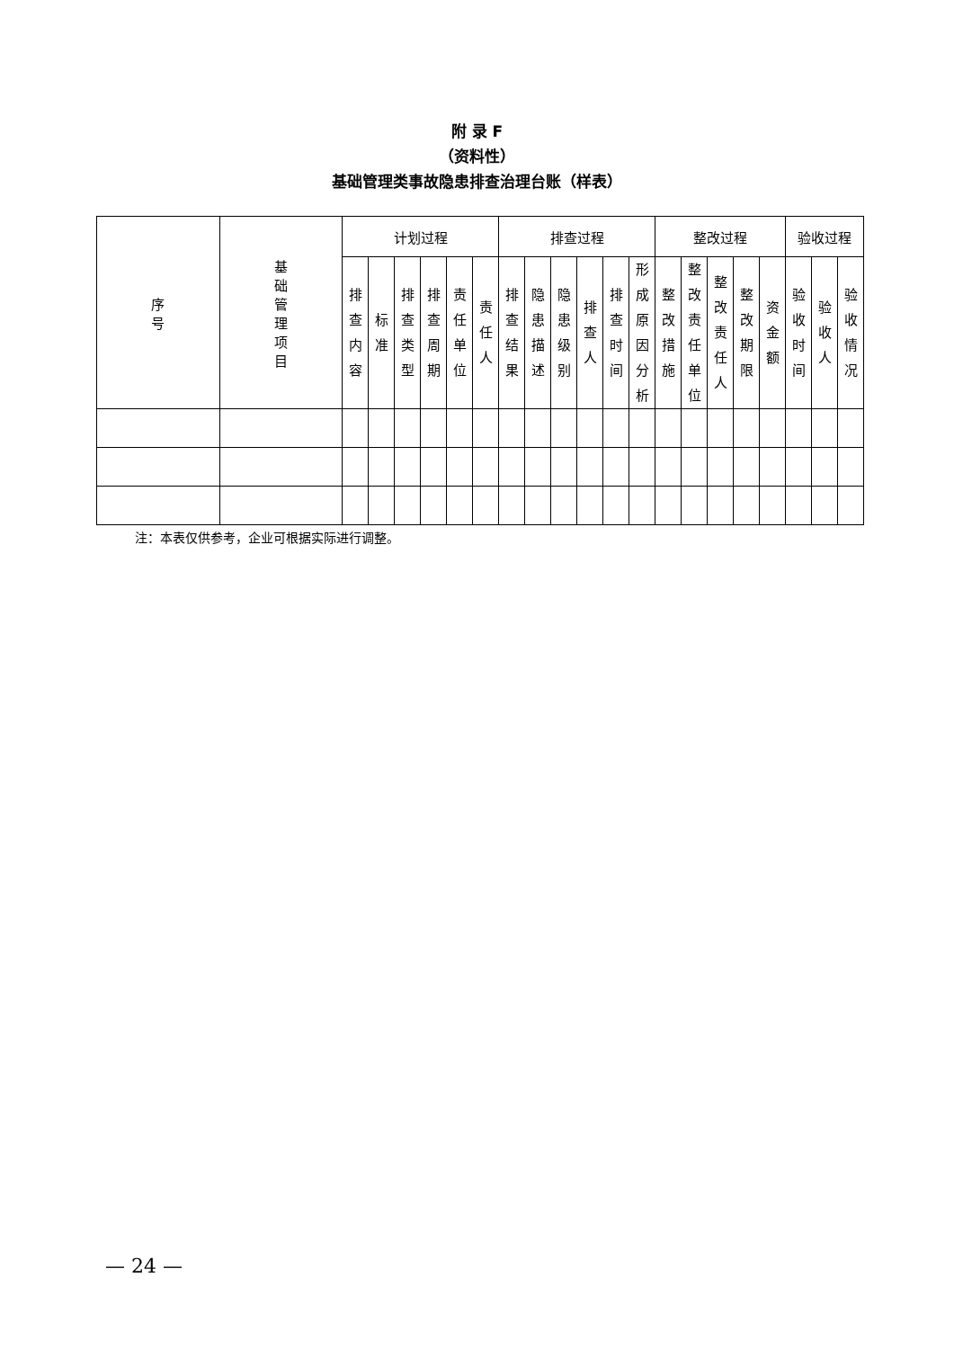附 录 F
（资料性）
基础管理类事故隐患排查治理台账（样表）
| 序 号 | 基 础 管 理 项 目 | 计划过程 | | | | | | 排查过程 | | | | | | 整改过程 | | | | | 验收过程 | | |
| --- | --- | --- | --- | --- | --- | --- | --- | --- | --- | --- | --- | --- | --- | --- | --- | --- | --- | --- | --- | --- | --- |
| | | 排 查 内 容 | 标 准 | 排 查 类 型 | 排 查 周 期 | 责 任 单 位 | 责 任 人 | 排 查 结 果 | 隐 患 描 述 | 隐 患 级 别 | 排 查 人 | 排 查 时 间 | 形 成 原 因 分 析 | 整 改 措 施 | 整 改 责 任 单 位 | 整 改 责 任 人 | 整 改 期 限 | 资 金 额 | 验 收 时 间 | 验 收 人 | 验 收 情 况 |
注：本表仅供参考，企业可根据实际进行调整。
— 24 —